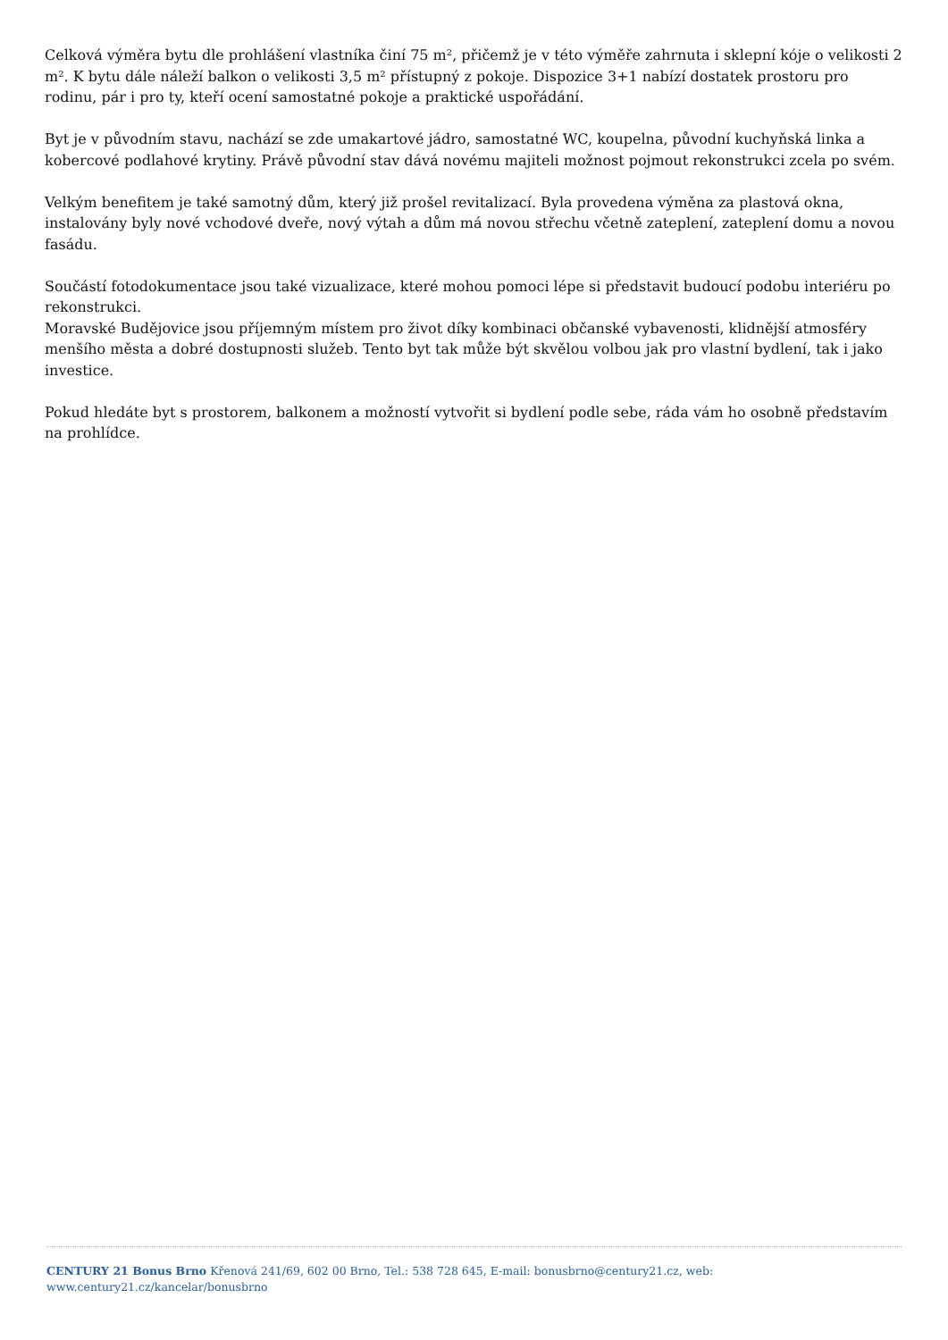Celková výměra bytu dle prohlášení vlastníka činí 75 m², přičemž je v této výměře zahrnuta i sklepní kóje o velikosti 2 m². K bytu dále náleží balkon o velikosti 3,5 m² přístupný z pokoje. Dispozice 3+1 nabízí dostatek prostoru pro rodinu, pár i pro ty, kteří ocení samostatné pokoje a praktické uspořádání.
Byt je v původním stavu, nachází se zde umakartové jádro, samostatné WC, koupelna, původní kuchyňská linka a kobercové podlahové krytiny. Právě původní stav dává novému majiteli možnost pojmout rekonstrukci zcela po svém.
Velkým benefitem je také samotný dům, který již prošel revitalizací. Byla provedena výměna za plastová okna, instalovány byly nové vchodové dveře, nový výtah a dům má novou střechu včetně zateplení, zateplení domu a novou fasádu.
Součástí fotodokumentace jsou také vizualizace, které mohou pomoci lépe si představit budoucí podobu interiéru po rekonstrukci.
Moravské Budějovice jsou příjemným místem pro život díky kombinaci občanské vybavenosti, klidnější atmosféry menšího města a dobré dostupnosti služeb. Tento byt tak může být skvělou volbou jak pro vlastní bydlení, tak i jako investice.
Pokud hledáte byt s prostorem, balkonem a možností vytvořit si bydlení podle sebe, ráda vám ho osobně představím na prohlídce.
CENTURY 21 Bonus Brno Křenová 241/69, 602 00 Brno, Tel.: 538 728 645, E-mail: bonusbrno@century21.cz, web: www.century21.cz/kancelar/bonusbrno